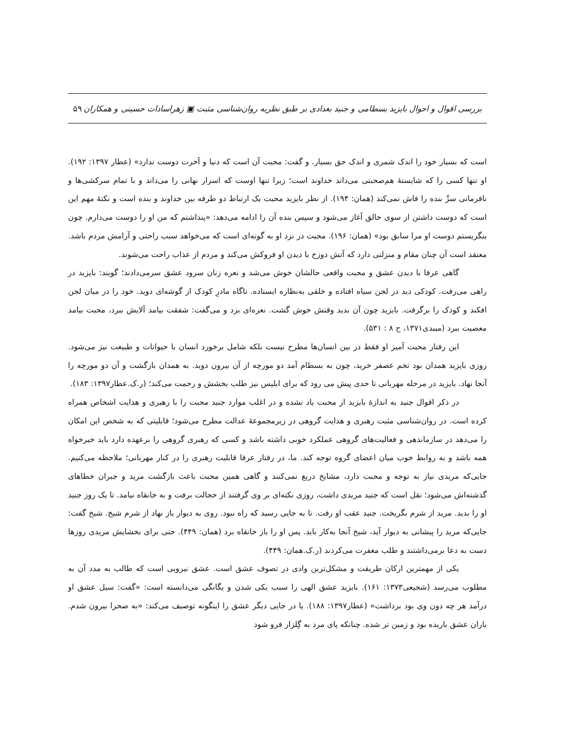بررسی اقوال و احوال بایزید بسطامی و جنید بغدادی بر طبق نظریه روان‌شناسی مثبت ▣ زهراسادات حسینی و همکاران ۵۹
است که بسیار خود را اندک شمری و اندک حق بسیار. و گفت: محبت آن است که دنیا و آخرت دوست ندارد» (عطار ۱۳۹۷: ۱۹۲). او تنها کسی را که شایستهٔ هم‌صحبتی می‌داند خداوند است؛ زیرا تنها اوست که اسرار نهانی را می‌داند و با تمام سرکشی‌ها و نافرمانی سرِّ بنده را فاش نمی‌کند (همان: ۱۹۴). از نظر بایزید محبت یک ارتباط دو طرفه بین خداوند و بنده است و نکتهٔ مهم این است که دوست داشتن از سوی خالق آغاز می‌شود و سپس بنده آن را ادامه می‌دهد: «پنداشتم که من او را دوست می‌دارم. چون بنگریستم دوست او مرا سابق بود» (همان: ۱۹۶). محبت در نزد او به گونه‌ای است که می‌خواهد سبب راحتی و آرامش مردم باشد. معتقد است آن چنان مقام و منزلتی دارد که آتش دوزخ با دیدن او فروکش می‌کند و مردم از عذاب راحت می‌شوند.
گاهی عرفا با دیدن عشق و محبت واقعی حالشان خوش می‌شد و نعره زنان سرود عشق سرمی‌دادند؛ گویند: بایزید در راهی می‌رفت. کودکی دید در لجن سیاه افتاده و خلقی به‌نظاره ایستاده. ناگاه مادرِ کودک از گوشه‌ای دوید. خود را در میان لجن افکند و کودک را برگرفت. بایزید چون آن بدید وقتش خوش گشت. نعره‌ای بزد و می‌گفت: شفقت بیامد آلایش ببرد، محبت بیامد معصیت ببرد (میبدی۱۳۷۱، ج ۸ : ۵۳۱).
این رفتار محبت آمیز او فقط در بین انسان‌ها مطرح نیست بلکه شامل برخورد انسان با حیوانات و طبیعت نیز می‌شود. روزی بایزید همدان بود تخم عصفر خرید، چون به بسطام آمد دو مورچه از آن بیرون دوید. به همدان بازگشت و آن دو مورچه را آنجا نهاد. بایزید در مرحله مهربانی تا حدی پیش می رود که برای ابلیس نیز طلب بخشش و رحمت می‌کند؛ (ر.ک.عطار۱۳۹۷: ۱۸۳).
در ذکر اقوال جنید به اندازهٔ بایزید از محبت یاد نشده و در اغلب موارد جنید محبت را با رهبری و هدایت اشخاص همراه کرده است. در روان‌شناسی مثبت رهبری و هدایت گروهی در زیرمجموعهٔ عدالت مطرح می‌شود؛ قابلیتی که به شخص این امکان را می‌دهد در سازماندهی و فعالیت‌های گروهی عملکرد خوبی داشته باشد و کسی که رهبری گروهی را برعهده دارد باید خیرخواه همه باشد و به روابط خوب میان اعضای گروه توجه کند. ما، در رفتار عرفا قابلیت رهبری را در کنار مهربانی؛ ملاحظه می‌کنیم. جایی‌که مریدی نیاز به توجه و محبت دارد، مشایخ دریغ نمی‌کنند و گاهی همین محبت باعث بازگشت مرید و جبران خطاهای گذشته‌اش می‌شود؛ نقل است که جنید مریدی داشت، روزی نکته‌ای بر وی گرفتند از خجالت برفت و به خانقاه نیامد. تا یک روز جنید او را بدید. مرید از شرم بگریخت. جنید عقب او رفت. تا به جایی رسید که راه نبود. روی به دیوار باز نهاد از شرم شیخ. شیخ گفت: جایی‌که مرید را پیشانی به دیوار آید، شیخ آنجا به‌کار باید. پس او را باز خانقاه برد (همان: ۴۴۹). حتی برای بخشایش مریدی روزها دست به دعا برمی‌داشتند و طلب مغفرت می‌کردند (ر.ک.همان: ۴۴۹).
یکی از مهمترین ارکان طریقت و مشکل‌ترین وادی در تصوف عشق است. عشق نیرویی است که طالب به مدد آن به مطلوب می‌رسد (شجیعی۱۳۷۳: ۱۶۱). بایزید عشق الهی را سبب یکی شدن و یگانگی می‌دانسته است: «گفت: سیل عشق او درآمد هر چه دون وی بود برداشت» (عطار۱۳۹۷: ۱۸۸). یا در جایی دیگر عشق را اینگونه توصیف می‌کند: «به صحرا بیرون شدم. باران عشق باریده بود و زمین تر شده. چنانکه پای مرد به گِلزار فرو شود